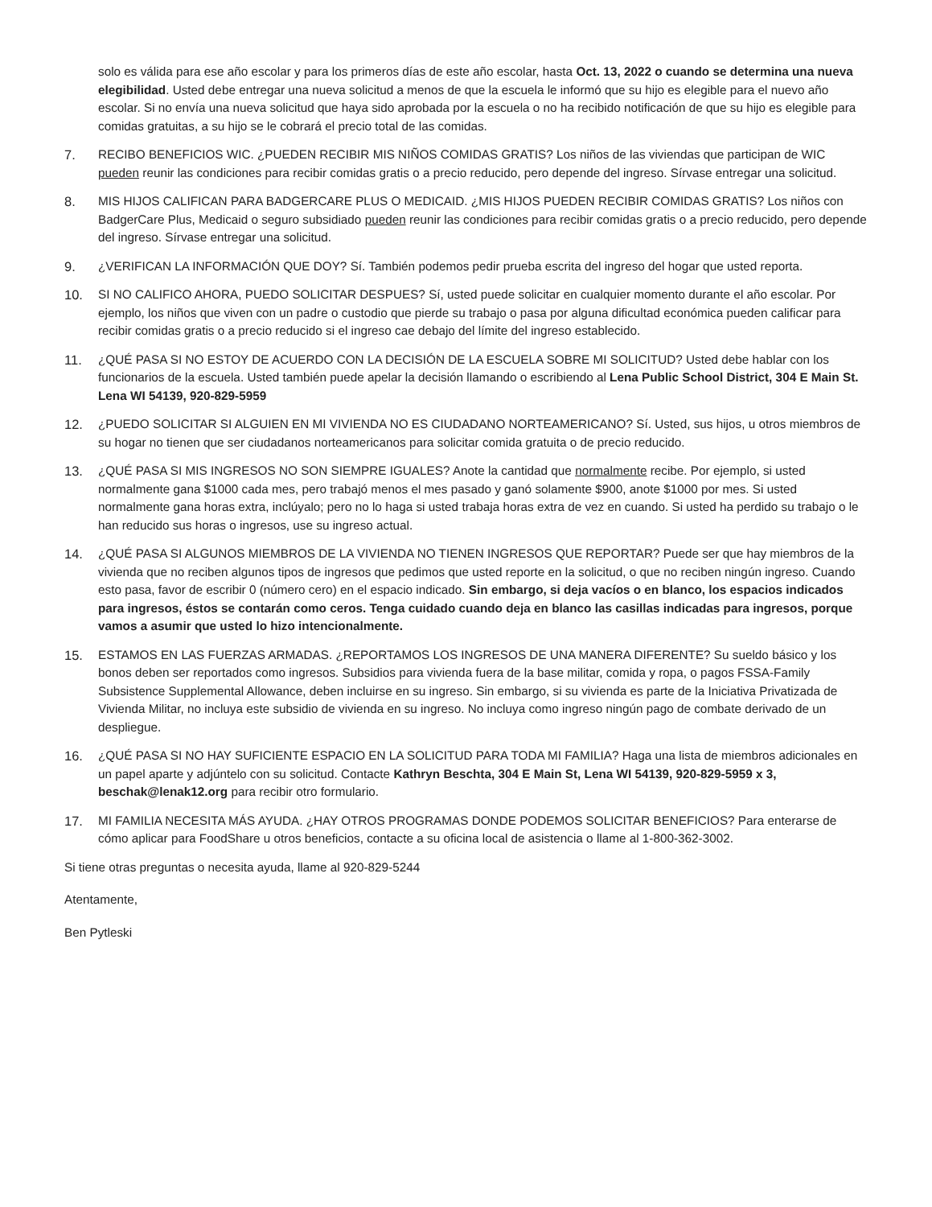solo es válida para ese año escolar y para los primeros días de este año escolar, hasta Oct. 13, 2022 o cuando se determina una nueva elegibilidad. Usted debe entregar una nueva solicitud a menos de que la escuela le informó que su hijo es elegible para el nuevo año escolar. Si no envía una nueva solicitud que haya sido aprobada por la escuela o no ha recibido notificación de que su hijo es elegible para comidas gratuitas, a su hijo se le cobrará el precio total de las comidas.
7. RECIBO BENEFICIOS WIC. ¿PUEDEN RECIBIR MIS NIÑOS COMIDAS GRATIS? Los niños de las viviendas que participan de WIC pueden reunir las condiciones para recibir comidas gratis o a precio reducido, pero depende del ingreso. Sírvase entregar una solicitud.
8. MIS HIJOS CALIFICAN PARA BADGERCARE PLUS O MEDICAID. ¿MIS HIJOS PUEDEN RECIBIR COMIDAS GRATIS? Los niños con BadgerCare Plus, Medicaid o seguro subsidiado pueden reunir las condiciones para recibir comidas gratis o a precio reducido, pero depende del ingreso. Sírvase entregar una solicitud.
9. ¿VERIFICAN LA INFORMACIÓN QUE DOY? Sí. También podemos pedir prueba escrita del ingreso del hogar que usted reporta.
10. SI NO CALIFICO AHORA, PUEDO SOLICITAR DESPUES? Sí, usted puede solicitar en cualquier momento durante el año escolar. Por ejemplo, los niños que viven con un padre o custodio que pierde su trabajo o pasa por alguna dificultad económica pueden calificar para recibir comidas gratis o a precio reducido si el ingreso cae debajo del límite del ingreso establecido.
11. ¿QUÉ PASA SI NO ESTOY DE ACUERDO CON LA DECISIÓN DE LA ESCUELA SOBRE MI SOLICITUD? Usted debe hablar con los funcionarios de la escuela. Usted también puede apelar la decisión llamando o escribiendo al Lena Public School District, 304 E Main St. Lena WI 54139, 920-829-5959
12. ¿PUEDO SOLICITAR SI ALGUIEN EN MI VIVIENDA NO ES CIUDADANO NORTEAMERICANO? Sí. Usted, sus hijos, u otros miembros de su hogar no tienen que ser ciudadanos norteamericanos para solicitar comida gratuita o de precio reducido.
13. ¿QUÉ PASA SI MIS INGRESOS NO SON SIEMPRE IGUALES? Anote la cantidad que normalmente recibe. Por ejemplo, si usted normalmente gana $1000 cada mes, pero trabajó menos el mes pasado y ganó solamente $900, anote $1000 por mes. Si usted normalmente gana horas extra, inclúyalo; pero no lo haga si usted trabaja horas extra de vez en cuando. Si usted ha perdido su trabajo o le han reducido sus horas o ingresos, use su ingreso actual.
14. ¿QUÉ PASA SI ALGUNOS MIEMBROS DE LA VIVIENDA NO TIENEN INGRESOS QUE REPORTAR? Puede ser que hay miembros de la vivienda que no reciben algunos tipos de ingresos que pedimos que usted reporte en la solicitud, o que no reciben ningún ingreso. Cuando esto pasa, favor de escribir 0 (número cero) en el espacio indicado. Sin embargo, si deja vacíos o en blanco, los espacios indicados para ingresos, éstos se contarán como ceros. Tenga cuidado cuando deja en blanco las casillas indicadas para ingresos, porque vamos a asumir que usted lo hizo intencionalmente.
15. ESTAMOS EN LAS FUERZAS ARMADAS. ¿REPORTAMOS LOS INGRESOS DE UNA MANERA DIFERENTE? Su sueldo básico y los bonos deben ser reportados como ingresos. Subsidios para vivienda fuera de la base militar, comida y ropa, o pagos FSSA-Family Subsistence Supplemental Allowance, deben incluirse en su ingreso. Sin embargo, si su vivienda es parte de la Iniciativa Privatizada de Vivienda Militar, no incluya este subsidio de vivienda en su ingreso. No incluya como ingreso ningún pago de combate derivado de un despliegue.
16. ¿QUÉ PASA SI NO HAY SUFICIENTE ESPACIO EN LA SOLICITUD PARA TODA MI FAMILIA? Haga una lista de miembros adicionales en un papel aparte y adjúntelo con su solicitud. Contacte Kathryn Beschta, 304 E Main St, Lena WI 54139, 920-829-5959 x 3, beschak@lenak12.org para recibir otro formulario.
17. MI FAMILIA NECESITA MÁS AYUDA. ¿HAY OTROS PROGRAMAS DONDE PODEMOS SOLICITAR BENEFICIOS? Para enterarse de cómo aplicar para FoodShare u otros beneficios, contacte a su oficina local de asistencia o llame al 1-800-362-3002.
Si tiene otras preguntas o necesita ayuda, llame al 920-829-5244
Atentamente,
Ben Pytleski